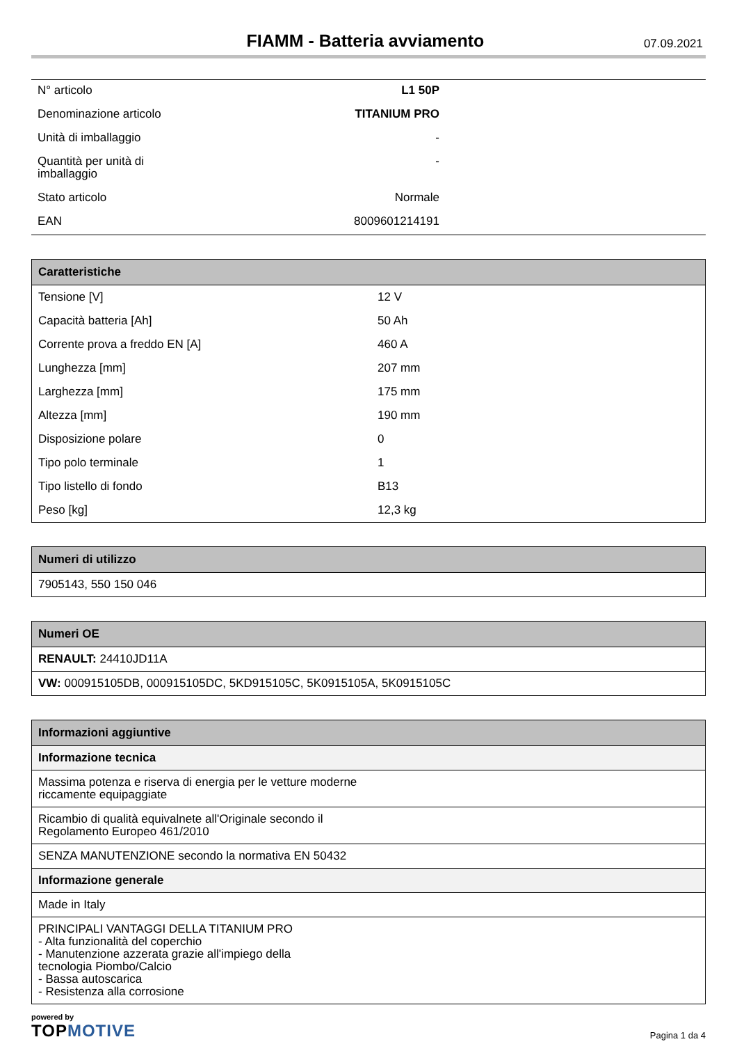FIAMM - Batteria avviamento
07.09.2021
| N° articolo | L1 50P | |
| Denominazione articolo | TITANIUM PRO | |
| Unità di imballaggio | - | |
| Quantità per unità di imballaggio | - | |
| Stato articolo | Normale | |
| EAN | 8009601214191 | |
| Caratteristiche | |
| --- | --- |
| Tensione [V] | 12 V |
| Capacità batteria [Ah] | 50 Ah |
| Corrente prova a freddo EN [A] | 460 A |
| Lunghezza [mm] | 207 mm |
| Larghezza [mm] | 175 mm |
| Altezza [mm] | 190 mm |
| Disposizione polare | 0 |
| Tipo polo terminale | 1 |
| Tipo listello di fondo | B13 |
| Peso [kg] | 12,3 kg |
| Numeri di utilizzo |
| --- |
| 7905143, 550 150 046 |
| Numeri OE |
| --- |
| RENAULT: 24410JD11A |
| VW: 000915105DB, 000915105DC, 5KD915105C, 5K0915105A, 5K0915105C |
| Informazioni aggiuntive |
| --- |
| Informazione tecnica |
| Massima potenza e riserva di energia per le vetture moderne riccamente equipaggiate |
| Ricambio di qualità equivalnete all'Originale secondo il Regolamento Europeo 461/2010 |
| SENZA MANUTENZIONE secondo la normativa EN 50432 |
| Informazione generale |
| Made in Italy |
| PRINCIPALI VANTAGGI DELLA TITANIUM PRO - Alta funzionalità del coperchio - Manutenzione azzerata grazie all'impiego della tecnologia Piombo/Calcio - Bassa autoscarica - Resistenza alla corrosione |
powered by
TOPMOTIVE
Pagina 1 da 4